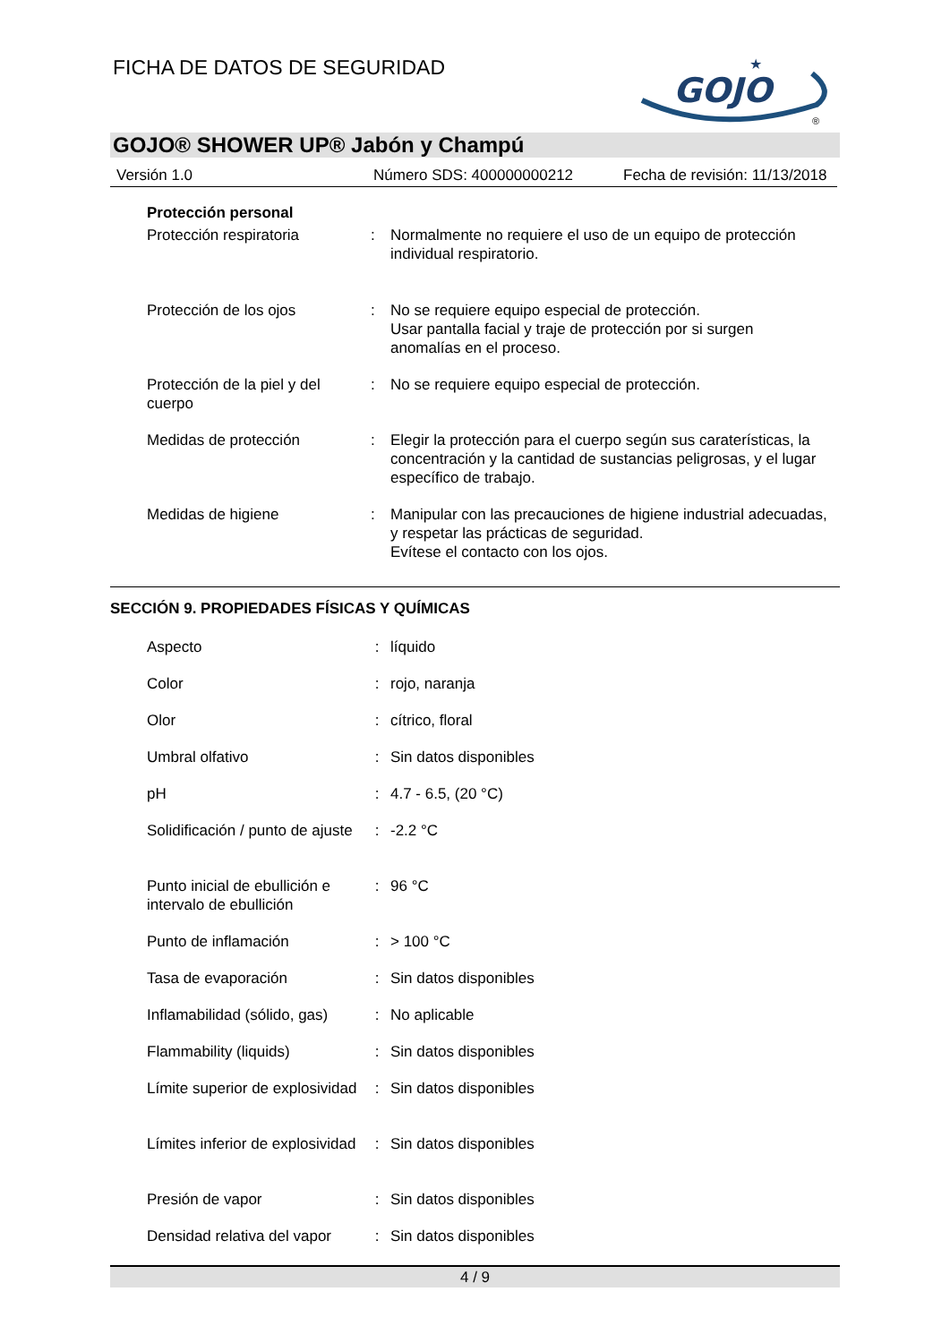FICHA DE DATOS DE SEGURIDAD
GOJO
★
®
GOJO® SHOWER UP® Jabón y Champú
Versión 1.0 Número SDS: 400000000212 Fecha de revisión: 11/13/2018
Protección personal
| Protección respiratoria | : | Normalmente no requiere el uso de un equipo de protección individual respiratorio. |
| Protección de los ojos | : | No se requiere equipo especial de protección. Usar pantalla facial y traje de protección por si surgen anomalías en el proceso. |
| Protección de la piel y del cuerpo | : | No se requiere equipo especial de protección. |
| Medidas de protección | : | Elegir la protección para el cuerpo según sus caraterísticas, la concentración y la cantidad de sustancias peligrosas, y el lugar específico de trabajo. |
| Medidas de higiene | : | Manipular con las precauciones de higiene industrial adecuadas, y respetar las prácticas de seguridad. Evítese el contacto con los ojos. |
SECCIÓN 9. PROPIEDADES FÍSICAS Y QUÍMICAS
| Aspecto | : | líquido |
| Color | : | rojo, naranja |
| Olor | : | cítrico, floral |
| Umbral olfativo | : | Sin datos disponibles |
| pH | : | 4.7 - 6.5, (20 °C) |
| Solidificación / punto de ajuste | : | -2.2 °C |
| Punto inicial de ebullición e intervalo de ebullición | : | 96 °C |
| Punto de inflamación | : | > 100 °C |
| Tasa de evaporación | : | Sin datos disponibles |
| Inflamabilidad (sólido, gas) | : | No aplicable |
| Flammability (liquids) | : | Sin datos disponibles |
| Límite superior de explosividad | : | Sin datos disponibles |
| Límites inferior de explosividad | : | Sin datos disponibles |
| Presión de vapor | : | Sin datos disponibles |
| Densidad relativa del vapor | : | Sin datos disponibles |
4 / 9